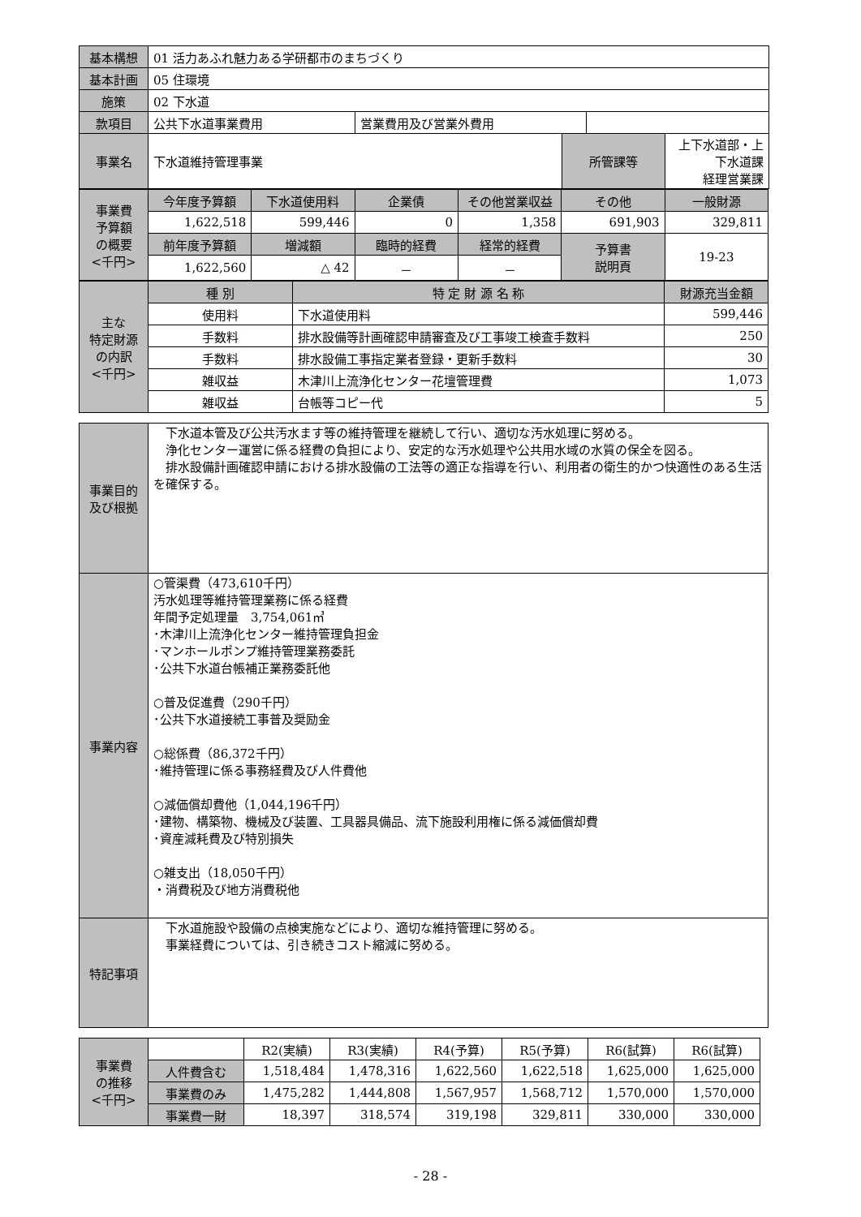| 基本構想 | 01 活力あふれ魅力ある学研都市のまちづくり | | | | |
| 基本計画 | 05 住環境 | | | | |
| 施策 | 02 下水道 | | | | |
| 款項目 | 公共下水道事業費用 | 営業費用及び営業外費用 | | | |
| 事業名 | 下水道維持管理事業 | | 所管課等 | | 上下水道部・上下水道課 経理営業課 |
| 事業費 予算額 の概要 <千円> | 今年度予算額 | 下水道使用料 | 企業債 | その他営業収益 | その他 | 一般財源 |
| --- | --- | --- | --- | --- | --- | --- |
| | 1,622,518 | 599,446 | 0 | 1,358 | 691,903 | 329,811 |
| | 前年度予算額 | 増減額 | 臨時的経費 | 経常的経費 | 予算書 説明頁 | 19-23 |
| | 1,622,560 | △ 42 | － | － | | |
| 主な 特定財源 の内訳 <千円> | 種 別 | 特 定 財 源 名 称 | 財源充当金額 |
| --- | --- | --- | --- |
| | 使用料 | 下水道使用料 | 599,446 |
| | 手数料 | 排水設備等計画確認申請審査及び工事竣工検査手数料 | 250 |
| | 手数料 | 排水設備工事指定業者登録・更新手数料 | 30 |
| | 雑収益 | 木津川上流浄化センター花壇管理費 | 1,073 |
| | 雑収益 | 台帳等コピー代 | 5 |
| 事業目的 及び根拠 | 下水道本管及び公共汚水ます等の維持管理を継続して行い、適切な汚水処理に努める。 浄化センター運営に係る経費の負担により、安定的な汚水処理や公共用水域の水質の保全を図る。 排水設備計画確認申請における排水設備の工法等の適正な指導を行い、利用者の衛生的かつ快適性のある生活を確保する。 |
| 事業内容 | ○管渠費（473,610千円） 汚水処理等維持管理業務に係る経費 年間予定処理量 3,754,061㎥ ･木津川上流浄化センター維持管理負担金 ･マンホールポンプ維持管理業務委託 ･公共下水道台帳補正業務委託他 ○普及促進費（290千円） ･公共下水道接続工事普及奨励金 ○総係費（86,372千円） ･維持管理に係る事務経費及び人件費他 ○減価償却費他（1,044,196千円） ･建物、構築物、機械及び装置、工具器具備品、流下施設利用権に係る減価償却費 ･資産減耗費及び特別損失 ○雑支出（18,050千円） ・消費税及び地方消費税他 |
| 特記事項 | 下水道施設や設備の点検実施などにより、適切な維持管理に努める。 事業経費については、引き続きコスト縮減に努める。 |
| 事業費 の推移 <千円> | | R2(実績) | R3(実績) | R4(予算) | R5(予算) | R6(試算) | R6(試算) |
| | 人件費含む | 1,518,484 | 1,478,316 | 1,622,560 | 1,622,518 | 1,625,000 | 1,625,000 |
| | 事業費のみ | 1,475,282 | 1,444,808 | 1,567,957 | 1,568,712 | 1,570,000 | 1,570,000 |
| | 事業費一財 | 18,397 | 318,574 | 319,198 | 329,811 | 330,000 | 330,000 |
- 28 -